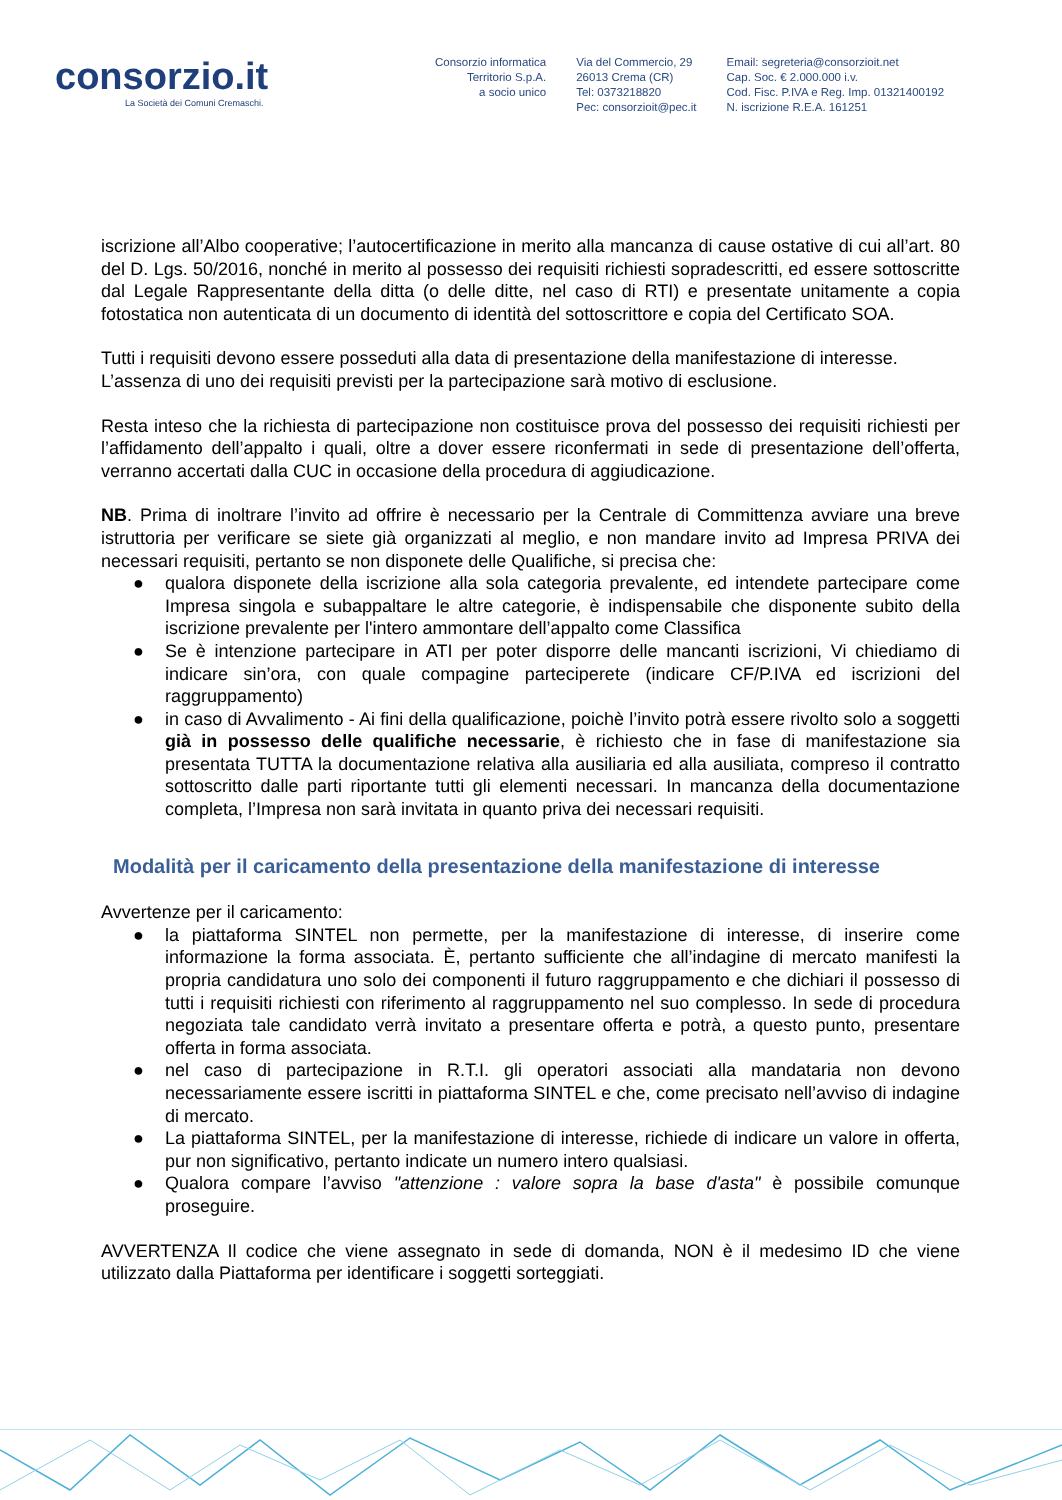consorzio.it
La Società dei Comuni Cremaschi.
Consorzio informatica
Territorio S.p.A.
a socio unico
Via del Commercio, 29
26013 Crema (CR)
Tel: 0373218820
Pec: consorzioit@pec.it
Email: segreteria@consorzioit.net
Cap. Soc. € 2.000.000 i.v.
Cod. Fisc. P.IVA e Reg. Imp. 01321400192
N. iscrizione R.E.A. 161251
iscrizione all’Albo cooperative; l’autocertificazione in merito alla mancanza di cause ostative di cui all’art. 80 del D. Lgs. 50/2016, nonché in merito al possesso dei requisiti richiesti sopradescritti, ed essere sottoscritte dal Legale Rappresentante della ditta (o delle ditte, nel caso di RTI) e presentate unitamente a copia fotostatica non autenticata di un documento di identità del sottoscrittore e copia del Certificato SOA.
Tutti i requisiti devono essere posseduti alla data di presentazione della manifestazione di interesse.
L’assenza di uno dei requisiti previsti per la partecipazione sarà motivo di esclusione.
Resta inteso che la richiesta di partecipazione non costituisce prova del possesso dei requisiti richiesti per l’affidamento dell’appalto i quali, oltre a dover essere riconfermati in sede di presentazione dell’offerta, verranno accertati dalla CUC in occasione della procedura di aggiudicazione.
NB. Prima di inoltrare l’invito ad offrire è necessario per la Centrale di Committenza avviare una breve istruttoria per verificare se siete già organizzati al meglio, e non mandare invito ad Impresa PRIVA dei necessari requisiti, pertanto se non disponete delle Qualifiche, si precisa che:
● qualora disponete della iscrizione alla sola categoria prevalente, ed intendete partecipare come Impresa singola e subappaltare le altre categorie, è indispensabile che disponente subito della iscrizione prevalente per l'intero ammontare dell’appalto come Classifica
● Se è intenzione partecipare in ATI per poter disporre delle mancanti iscrizioni, Vi chiediamo di indicare sin’ora, con quale compagine parteciperete (indicare CF/P.IVA ed iscrizioni del raggruppamento)
● in caso di Avvalimento - Ai fini della qualificazione, poichè l’invito potrà essere rivolto solo a soggetti già in possesso delle qualifiche necessarie, è richiesto che in fase di manifestazione sia presentata TUTTA la documentazione relativa alla ausiliaria ed alla ausiliata, compreso il contratto sottoscritto dalle parti riportante tutti gli elementi necessari. In mancanza della documentazione completa, l’Impresa non sarà invitata in quanto priva dei necessari requisiti.
Modalità per il caricamento della presentazione della manifestazione di interesse
Avvertenze per il caricamento:
● la piattaforma SINTEL non permette, per la manifestazione di interesse, di inserire come informazione la forma associata. È, pertanto sufficiente che all’indagine di mercato manifesti la propria candidatura uno solo dei componenti il futuro raggruppamento e che dichiari il possesso di tutti i requisiti richiesti con riferimento al raggruppamento nel suo complesso. In sede di procedura negoziata tale candidato verrà invitato a presentare offerta e potrà, a questo punto, presentare offerta in forma associata.
● nel caso di partecipazione in R.T.I. gli operatori associati alla mandataria non devono necessariamente essere iscritti in piattaforma SINTEL e che, come precisato nell’avviso di indagine di mercato.
● La piattaforma SINTEL, per la manifestazione di interesse, richiede di indicare un valore in offerta, pur non significativo, pertanto indicate un numero intero qualsiasi.
● Qualora compare l’avviso "attenzione : valore sopra la base d'asta" è possibile comunque proseguire.
AVVERTENZA Il codice che viene assegnato in sede di domanda, NON è il medesimo ID che viene utilizzato dalla Piattaforma per identificare i soggetti sorteggiati.